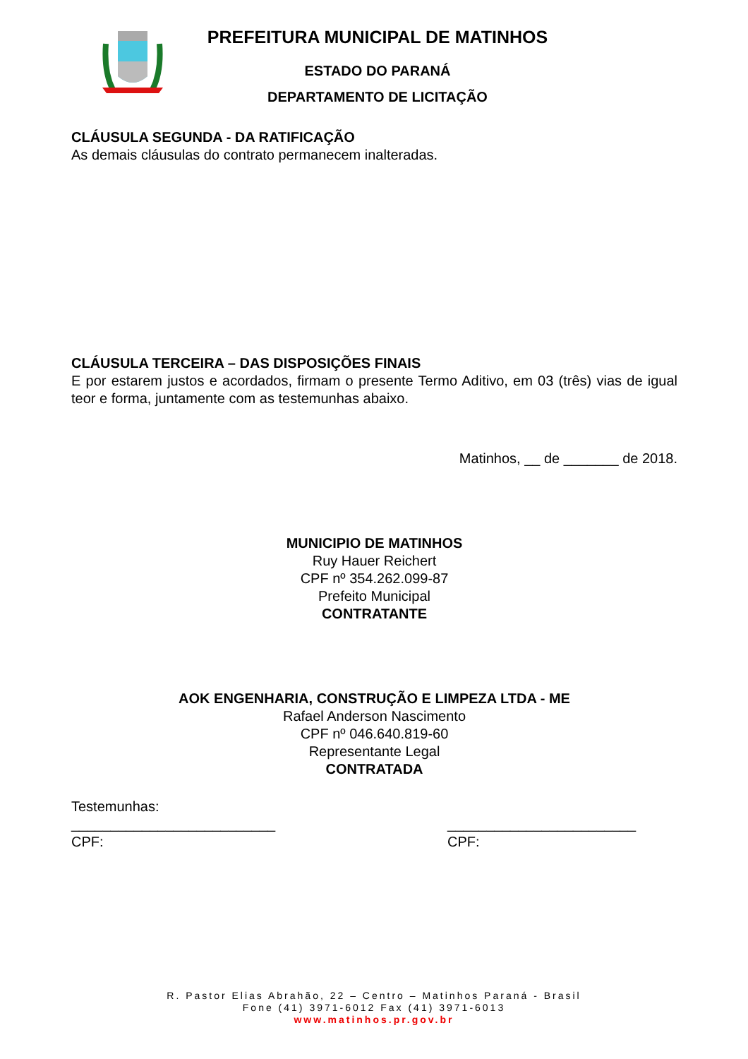PREFEITURA MUNICIPAL DE MATINHOS
ESTADO DO PARANÁ
DEPARTAMENTO DE LICITAÇÃO
CLÁUSULA SEGUNDA - DA RATIFICAÇÃO
As demais cláusulas do contrato permanecem inalteradas.
CLÁUSULA TERCEIRA – DAS DISPOSIÇÕES FINAIS
E por estarem justos e acordados, firmam o presente Termo Aditivo, em 03 (três) vias de igual teor e forma, juntamente com as testemunhas abaixo.
Matinhos, __ de _______ de 2018.
MUNICIPIO DE MATINHOS
Ruy Hauer Reichert
CPF nº 354.262.099-87
Prefeito Municipal
CONTRATANTE
AOK ENGENHARIA, CONSTRUÇÃO E LIMPEZA LTDA - ME
Rafael Anderson Nascimento
CPF nº 046.640.819-60
Representante Legal
CONTRATADA
Testemunhas:
__________________________
CPF:
________________________
CPF:
R. Pastor Elias Abrahão, 22 – Centro – Matinhos Paraná - Brasil
Fone (41) 3971-6012 Fax (41) 3971-6013
www.matinhos.pr.gov.br